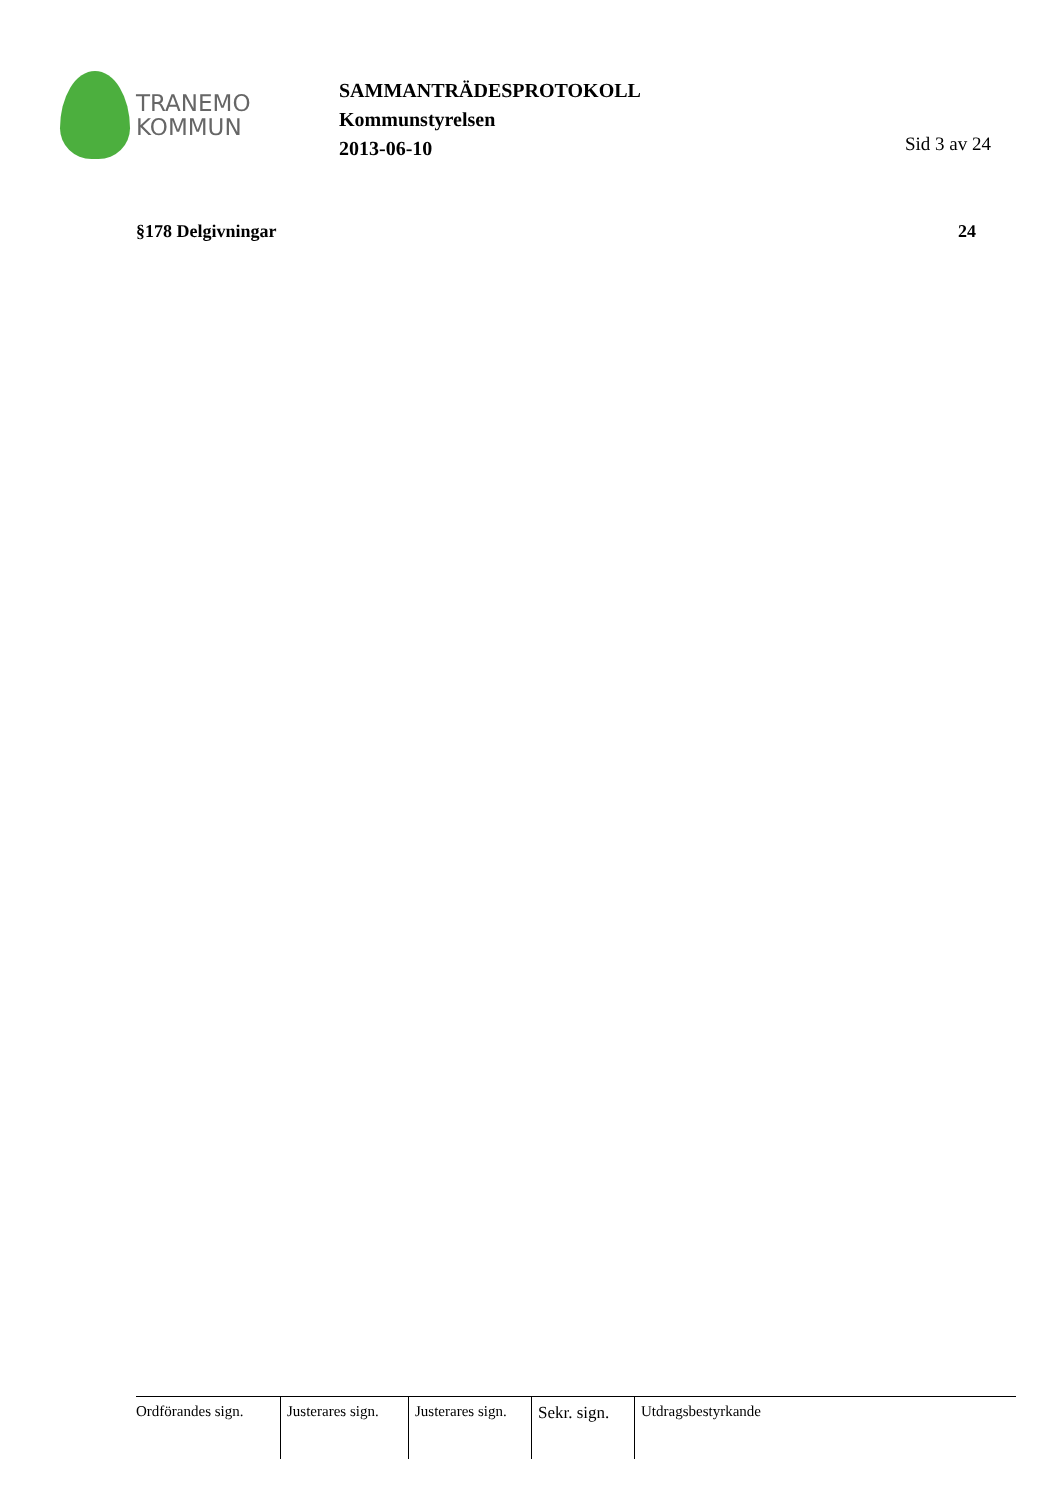TRANEMO
KOMMUN
SAMMANTRÄDESPROTOKOLL
Kommunstyrelsen
2013-06-10
Sid 3 av 24
§178 Delgivningar 24
Ordförandes sign.
Justerares sign.
Justerares sign.
Sekr. sign.
Utdragsbestyrkande